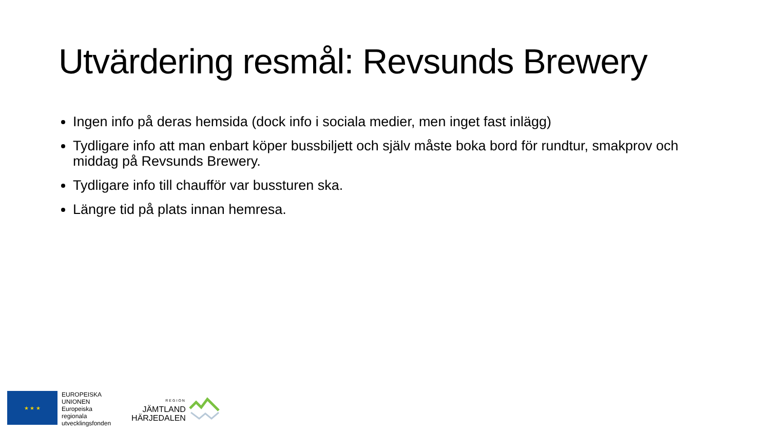Utvärdering resmål: Revsunds Brewery
Ingen info på deras hemsida (dock info i sociala medier, men inget fast inlägg)
Tydligare info att man enbart köper bussbiljett och själv måste boka bord för rundtur, smakprov och middag på Revsunds Brewery.
Tydligare info till chaufför var bussturen ska.
Längre tid på plats innan hemresa.
★ ★ ★
EUROPEISKA
UNIONEN
Europeiska
regionala
utvecklingsfonden
REGION
JÄMTLAND
HÄRJEDALEN